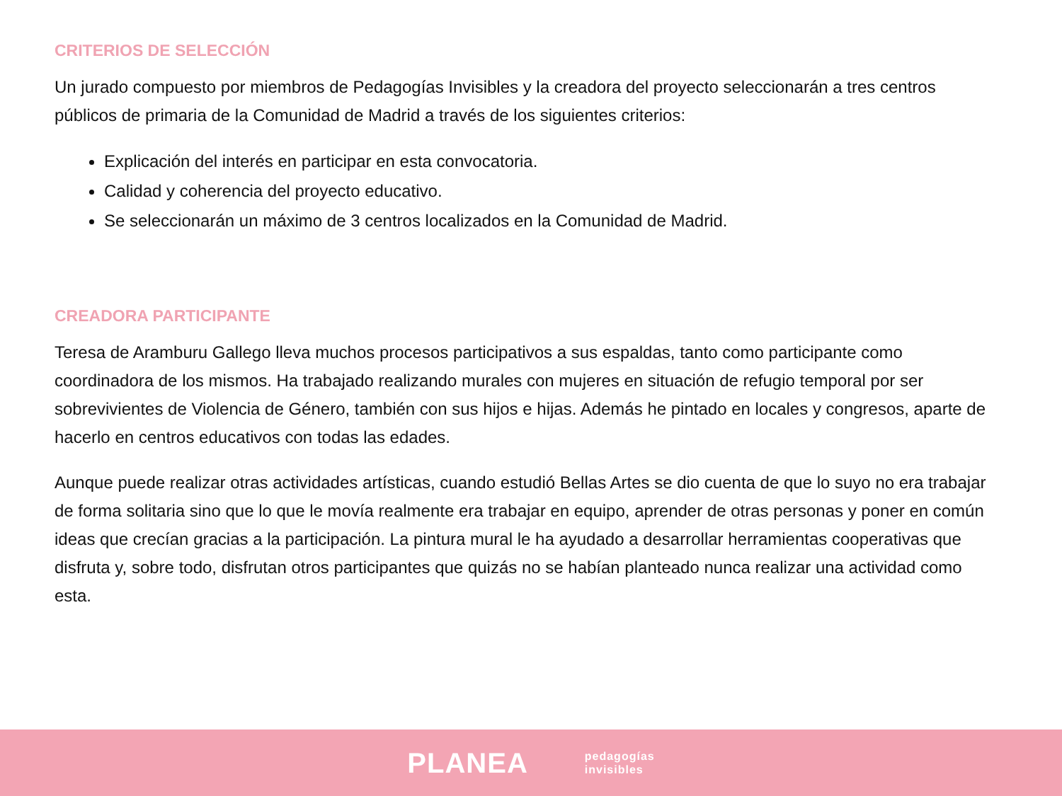CRITERIOS DE SELECCIÓN
Un jurado compuesto por miembros de Pedagogías Invisibles y la creadora del proyecto seleccionarán a tres centros públicos de primaria de la Comunidad de Madrid a través de los siguientes criterios:
Explicación del interés en participar en esta convocatoria.
Calidad y coherencia del proyecto educativo.
Se seleccionarán un máximo de 3 centros localizados en la Comunidad de Madrid.
CREADORA PARTICIPANTE
Teresa de Aramburu Gallego lleva muchos procesos participativos a sus espaldas, tanto como participante como coordinadora de los mismos. Ha trabajado realizando murales con mujeres en situación de refugio temporal por ser sobrevivientes de Violencia de Género, también con sus hijos e hijas. Además he pintado en locales y congresos, aparte de hacerlo en centros educativos con todas las edades.
Aunque puede realizar otras actividades artísticas, cuando estudió Bellas Artes se dio cuenta de que lo suyo no era trabajar de forma solitaria sino que lo que le movía realmente era trabajar en equipo, aprender de otras personas y poner en común ideas que crecían gracias a la participación. La pintura mural le ha ayudado a desarrollar herramientas cooperativas que disfruta y, sobre todo, disfrutan otros participantes que quizás no se habían planteado nunca realizar una actividad como esta.
PLANEA
pedagogías
invisibles